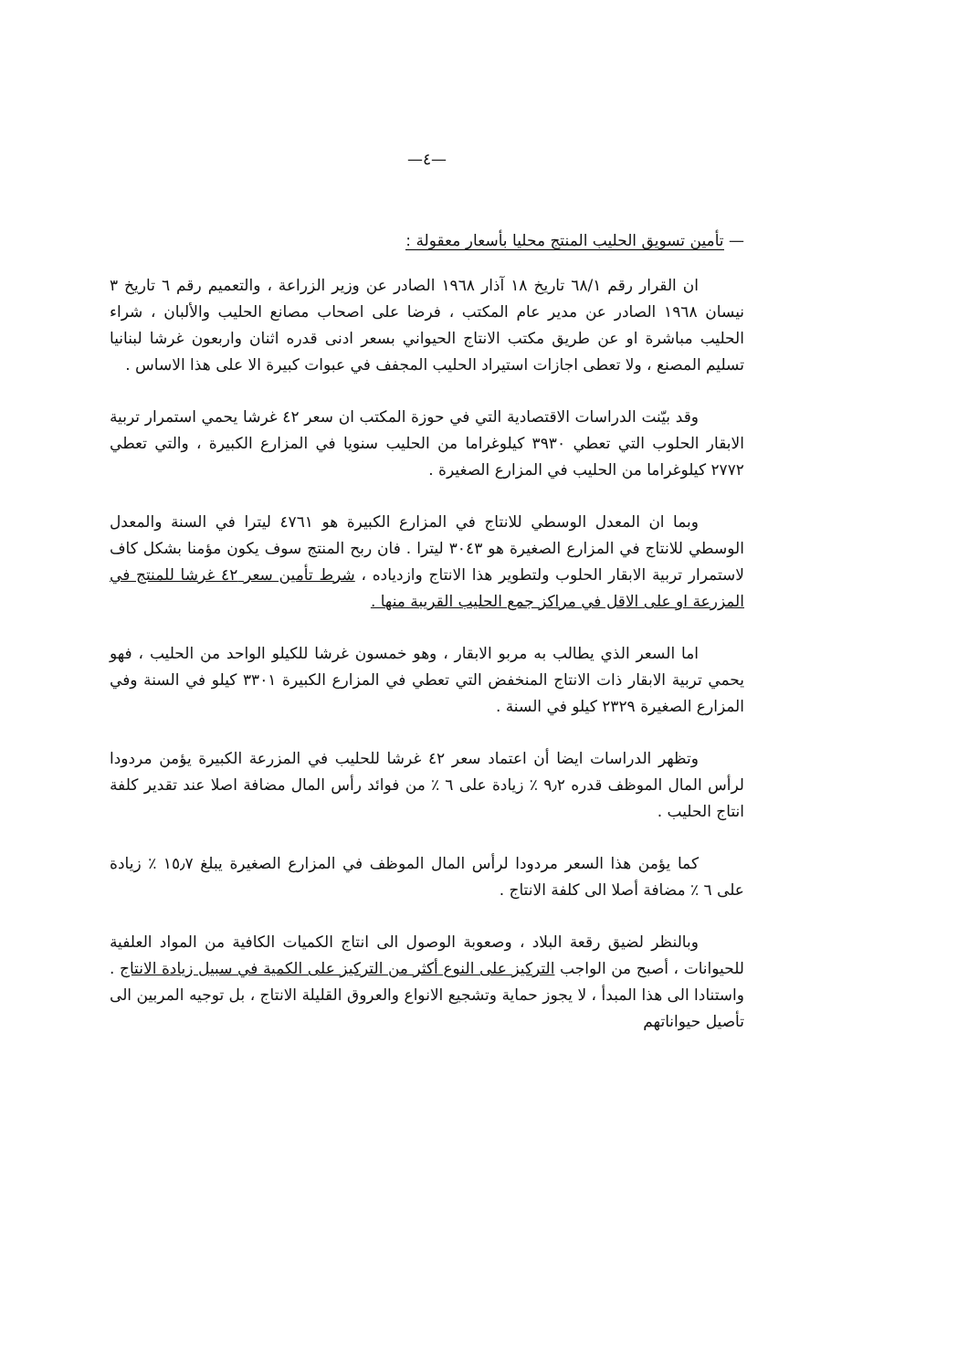—٤—
— تأمين تسويق الحليب المنتج محليا بأسعار معقولة :
ان القرار رقم ٦٨/١ تاريخ ١٨ آذار ١٩٦٨ الصادر عن وزير الزراعة ، والتعميم رقم ٦ تاريخ ٣ نيسان ١٩٦٨ الصادر عن مدير عام المكتب ، فرضا على اصحاب مصانع الحليب والألبان ، شراء الحليب مباشرة او عن طريق مكتب الانتاج الحيواني بسعر ادنى قدره اثنان واربعون غرشا لبنانيا تسليم المصنع ، ولا تعطى اجازات استيراد الحليب المجفف في عبوات كبيرة الا على هذا الاساس .
وقد بيّنت الدراسات الاقتصادية التي في حوزة المكتب ان سعر ٤٢ غرشا يحمي استمرار تربية الابقار الحلوب التي تعطي ٣٩٣٠ كيلوغراما من الحليب سنويا في المزارع الكبيرة ، والتي تعطي ٢٧٧٢ كيلوغراما من الحليب في المزارع الصغيرة .
وبما ان المعدل الوسطي للانتاج في المزارع الكبيرة هو ٤٧٦١ ليترا في السنة والمعدل الوسطي للانتاج في المزارع الصغيرة هو ٣٠٤٣ ليترا . فان ربح المنتج سوف يكون مؤمنا بشكل كاف لاستمرار تربية الابقار الحلوب ولتطوير هذا الانتاج وازدياده ، شرط تأمين سعر ٤٢ غرشا للمنتج في المزرعة او على الاقل في مراكز جمع الحليب القريبة منها .
اما السعر الذي يطالب به مربو الابقار ، وهو خمسون غرشا للكيلو الواحد من الحليب ، فهو يحمي تربية الابقار ذات الانتاج المنخفض التي تعطي في المزارع الكبيرة ٣٣٠١ كيلو في السنة وفي المزارع الصغيرة ٢٣٢٩ كيلو في السنة .
وتظهر الدراسات ايضا أن اعتماد سعر ٤٢ غرشا للحليب في المزرعة الكبيرة يؤمن مردودا لرأس المال الموظف قدره ٩٫٢ ٪ زيادة على ٦ ٪ من فوائد رأس المال مضافة اصلا عند تقدير كلفة انتاج الحليب .
كما يؤمن هذا السعر مردودا لرأس المال الموظف في المزارع الصغيرة يبلغ ١٥٫٧ ٪ زيادة على ٦ ٪ مضافة أصلا الى كلفة الانتاج .
وبالنظر لضيق رقعة البلاد ، وصعوبة الوصول الى انتاج الكميات الكافية من المواد العلفية للحيوانات ، أصبح من الواجب التركيز على النوع أكثر من التركيز على الكمية في سبيل زيادة الانتاج . واستنادا الى هذا المبدأ ، لا يجوز حماية وتشجيع الانواع والعروق القليلة الانتاج ، بل توجيه المربين الى تأصيل حيواناتهم